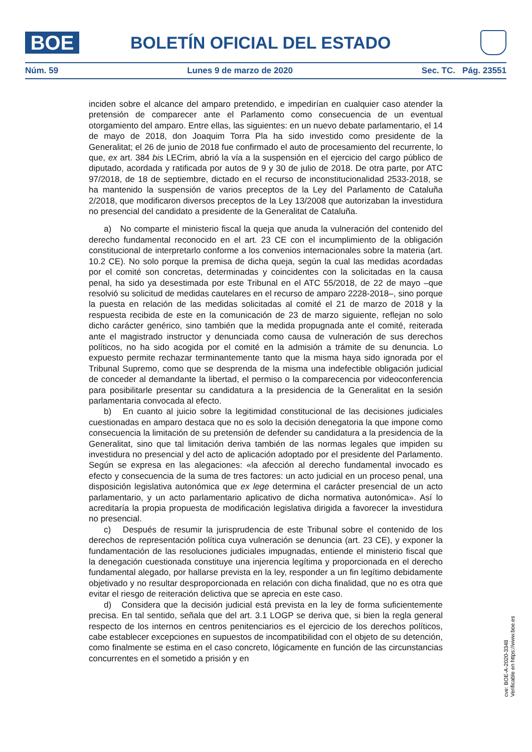BOE BOLETÍN OFICIAL DEL ESTADO
Núm. 59 Lunes 9 de marzo de 2020 Sec. TC. Pág. 23551
inciden sobre el alcance del amparo pretendido, e impedirían en cualquier caso atender la pretensión de comparecer ante el Parlamento como consecuencia de un eventual otorgamiento del amparo. Entre ellas, las siguientes: en un nuevo debate parlamentario, el 14 de mayo de 2018, don Joaquim Torra Pla ha sido investido como presidente de la Generalitat; el 26 de junio de 2018 fue confirmado el auto de procesamiento del recurrente, lo que, ex art. 384 bis LECrim, abrió la vía a la suspensión en el ejercicio del cargo público de diputado, acordada y ratificada por autos de 9 y 30 de julio de 2018. De otra parte, por ATC 97/2018, de 18 de septiembre, dictado en el recurso de inconstitucionalidad 2533-2018, se ha mantenido la suspensión de varios preceptos de la Ley del Parlamento de Cataluña 2/2018, que modificaron diversos preceptos de la Ley 13/2008 que autorizaban la investidura no presencial del candidato a presidente de la Generalitat de Cataluña.
a) No comparte el ministerio fiscal la queja que anuda la vulneración del contenido del derecho fundamental reconocido en el art. 23 CE con el incumplimiento de la obligación constitucional de interpretarlo conforme a los convenios internacionales sobre la materia (art. 10.2 CE). No solo porque la premisa de dicha queja, según la cual las medidas acordadas por el comité son concretas, determinadas y coincidentes con la solicitadas en la causa penal, ha sido ya desestimada por este Tribunal en el ATC 55/2018, de 22 de mayo –que resolvió su solicitud de medidas cautelares en el recurso de amparo 2228-2018–, sino porque la puesta en relación de las medidas solicitadas al comité el 21 de marzo de 2018 y la respuesta recibida de este en la comunicación de 23 de marzo siguiente, reflejan no solo dicho carácter genérico, sino también que la medida propugnada ante el comité, reiterada ante el magistrado instructor y denunciada como causa de vulneración de sus derechos políticos, no ha sido acogida por el comité en la admisión a trámite de su denuncia. Lo expuesto permite rechazar terminantemente tanto que la misma haya sido ignorada por el Tribunal Supremo, como que se desprenda de la misma una indefectible obligación judicial de conceder al demandante la libertad, el permiso o la comparecencia por videoconferencia para posibilitarle presentar su candidatura a la presidencia de la Generalitat en la sesión parlamentaria convocada al efecto.
b) En cuanto al juicio sobre la legitimidad constitucional de las decisiones judiciales cuestionadas en amparo destaca que no es solo la decisión denegatoria la que impone como consecuencia la limitación de su pretensión de defender su candidatura a la presidencia de la Generalitat, sino que tal limitación deriva también de las normas legales que impiden su investidura no presencial y del acto de aplicación adoptado por el presidente del Parlamento. Según se expresa en las alegaciones: «la afección al derecho fundamental invocado es efecto y consecuencia de la suma de tres factores: un acto judicial en un proceso penal, una disposición legislativa autonómica que ex lege determina el carácter presencial de un acto parlamentario, y un acto parlamentario aplicativo de dicha normativa autonómica». Así lo acreditaría la propia propuesta de modificación legislativa dirigida a favorecer la investidura no presencial.
c) Después de resumir la jurisprudencia de este Tribunal sobre el contenido de los derechos de representación política cuya vulneración se denuncia (art. 23 CE), y exponer la fundamentación de las resoluciones judiciales impugnadas, entiende el ministerio fiscal que la denegación cuestionada constituye una injerencia legítima y proporcionada en el derecho fundamental alegado, por hallarse prevista en la ley, responder a un fin legítimo debidamente objetivado y no resultar desproporcionada en relación con dicha finalidad, que no es otra que evitar el riesgo de reiteración delictiva que se aprecia en este caso.
d) Considera que la decisión judicial está prevista en la ley de forma suficientemente precisa. En tal sentido, señala que del art. 3.1 LOGP se deriva que, si bien la regla general respecto de los internos en centros penitenciarios es el ejercicio de los derechos políticos, cabe establecer excepciones en supuestos de incompatibilidad con el objeto de su detención, como finalmente se estima en el caso concreto, lógicamente en función de las circunstancias concurrentes en el sometido a prisión y en
cve: BOE-A-2020-3348
Verificable en https://www.boe.es